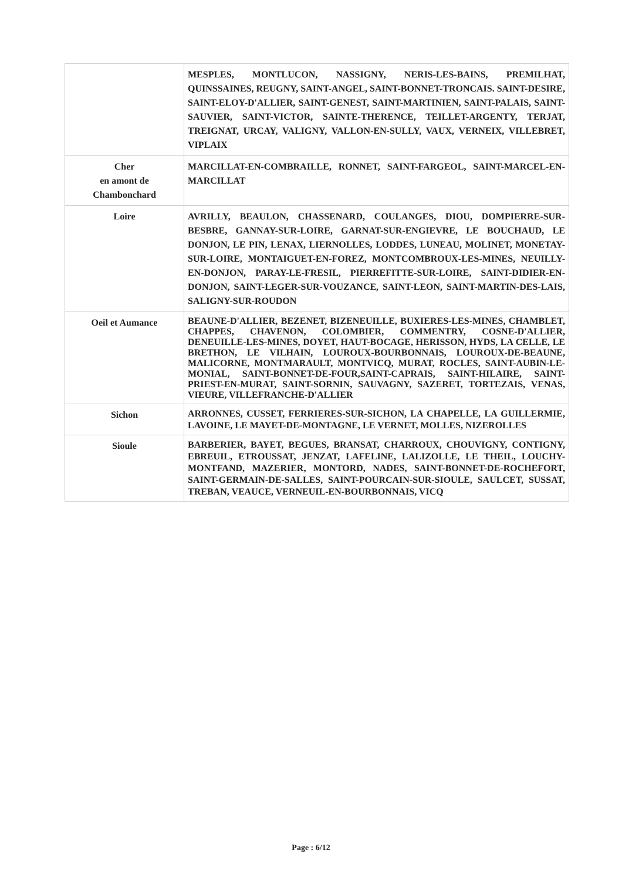| | MESPLES, MONTLUCON, NASSIGNY, NERIS-LES-BAINS, PREMILHAT, QUINSSAINES, REUGNY, SAINT-ANGEL, SAINT-BONNET-TRONCAIS. SAINT-DESIRE, SAINT-ELOY-D'ALLIER, SAINT-GENEST, SAINT-MARTINIEN, SAINT-PALAIS, SAINT-SAUVIER, SAINT-VICTOR, SAINTE-THERENCE, TEILLET-ARGENTY, TERJAT, TREIGNAT, URCAY, VALIGNY, VALLON-EN-SULLY, VAUX, VERNEIX, VILLEBRET, VIPLAIX |
| Cher en amont de Chambonchard | MARCILLAT-EN-COMBRAILLE, RONNET, SAINT-FARGEOL, SAINT-MARCEL-EN-MARCILLAT |
| Loire | AVRILLY, BEAULON, CHASSENARD, COULANGES, DIOU, DOMPIERRE-SUR-BESBRE, GANNAY-SUR-LOIRE, GARNAT-SUR-ENGIEVRE, LE BOUCHAUD, LE DONJON, LE PIN, LENAX, LIERNOLLES, LODDES, LUNEAU, MOLINET, MONETAY-SUR-LOIRE, MONTAIGUET-EN-FOREZ, MONTCOMBROUX-LES-MINES, NEUILLY-EN-DONJON, PARAY-LE-FRESIL, PIERREFITTE-SUR-LOIRE, SAINT-DIDIER-EN-DONJON, SAINT-LEGER-SUR-VOUZANCE, SAINT-LEON, SAINT-MARTIN-DES-LAIS, SALIGNY-SUR-ROUDON |
| Oeil et Aumance | BEAUNE-D'ALLIER, BEZENET, BIZENEUILLE, BUXIERES-LES-MINES, CHAMBLET, CHAPPES, CHAVENON, COLOMBIER, COMMENTRY, COSNE-D'ALLIER, DENEUILLE-LES-MINES, DOYET, HAUT-BOCAGE, HERISSON, HYDS, LA CELLE, LE BRETHON, LE VILHAIN, LOUROUX-BOURBONNAIS, LOUROUX-DE-BEAUNE, MALICORNE, MONTMARAULT, MONTVICQ, MURAT, ROCLES, SAINT-AUBIN-LE-MONIAL, SAINT-BONNET-DE-FOUR,SAINT-CAPRAIS, SAINT-HILAIRE, SAINT-PRIEST-EN-MURAT, SAINT-SORNIN, SAUVAGNY, SAZERET, TORTEZAIS, VENAS, VIEURE, VILLEFRANCHE-D'ALLIER |
| Sichon | ARRONNES, CUSSET, FERRIERES-SUR-SICHON, LA CHAPELLE, LA GUILLERMIE, LAVOINE, LE MAYET-DE-MONTAGNE, LE VERNET, MOLLES, NIZEROLLES |
| Sioule | BARBERIER, BAYET, BEGUES, BRANSAT, CHARROUX, CHOUVIGNY, CONTIGNY, EBREUIL, ETROUSSAT, JENZAT, LAFELINE, LALIZOLLE, LE THEIL, LOUCHY-MONTFAND, MAZERIER, MONTORD, NADES, SAINT-BONNET-DE-ROCHEFORT, SAINT-GERMAIN-DE-SALLES, SAINT-POURCAIN-SUR-SIOULE, SAULCET, SUSSAT, TREBAN, VEAUCE, VERNEUIL-EN-BOURBONNAIS, VICQ |
Page : 6/12